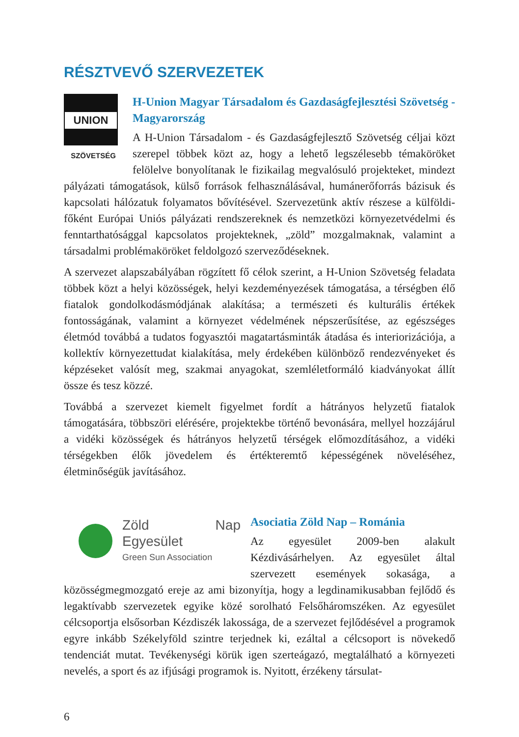RÉSZTVEVŐ SZERVEZETEK
UNION
SZÖVETSÉG
H-Union Magyar Társadalom és Gazdaságfejlesztési Szövetség - Magyarország
A H-Union Társadalom - és Gazdaságfejlesztő Szövetség céljai közt szerepel többek közt az, hogy a lehető legszélesebb témaköröket felölelve bonyolítanak le fizikailag megvalósuló projekteket, mindezt pályázati támogatások, külső források felhasználásával, humánerőforrás bázisuk és kapcsolati hálózatuk folyamatos bővítésével. Szervezetünk aktív részese a külföldi- főként Európai Uniós pályázati rendszereknek és nemzetközi környezetvédelmi és fenntarthatósággal kapcsolatos projekteknek, „zöld” mozgalmaknak, valamint a társadalmi problémaköröket feldolgozó szerveződéseknek.
A szervezet alapszabályában rögzített fő célok szerint, a H-Union Szövetség feladata többek közt a helyi közösségek, helyi kezdeményezések támogatása, a térségben élő fiatalok gondolkodásmódjának alakítása; a természeti és kulturális értékek fontosságának, valamint a környezet védelmének népszerűsítése, az egészséges életmód továbbá a tudatos fogyasztói magatartásminták átadása és interiorizációja, a kollektív környezettudat kialakítása, mely érdekében különböző rendezvényeket és képzéseket valósít meg, szakmai anyagokat, szemléletformáló kiadványokat állít össze és tesz közzé.
Továbbá a szervezet kiemelt figyelmet fordít a hátrányos helyzetű fiatalok támogatására, többszöri elérésére, projektekbe történő bevonására, mellyel hozzájárul a vidéki közösségek és hátrányos helyzetű térségek előmozdításához, a vidéki térségekben élők jövedelem és értékteremtő képességének növeléséhez, életminőségük javításához.
Zöld Nap Egyesület
Green Sun Association
Asociatia Zöld Nap – Románia
Az egyesület 2009-ben alakult Kézdivásárhelyen. Az egyesület által szervezett események sokasága, a közösségmegmozgató ereje az ami bizonyítja, hogy a legdinamikusabban fejlődő és legaktívabb szervezetek egyike közé sorolható Felsőháromszéken. Az egyesület célcsoportja elsősorban Kézdiszék lakossága, de a szervezet fejlődésével a programok egyre inkább Székelyföld szintre terjednek ki, ezáltal a célcsoport is növekedő tendenciát mutat. Tevékenységi körük igen szerteágazó, megtalálható a környezeti nevelés, a sport és az ifjúsági programok is. Nyitott, érzékeny társulat-
6